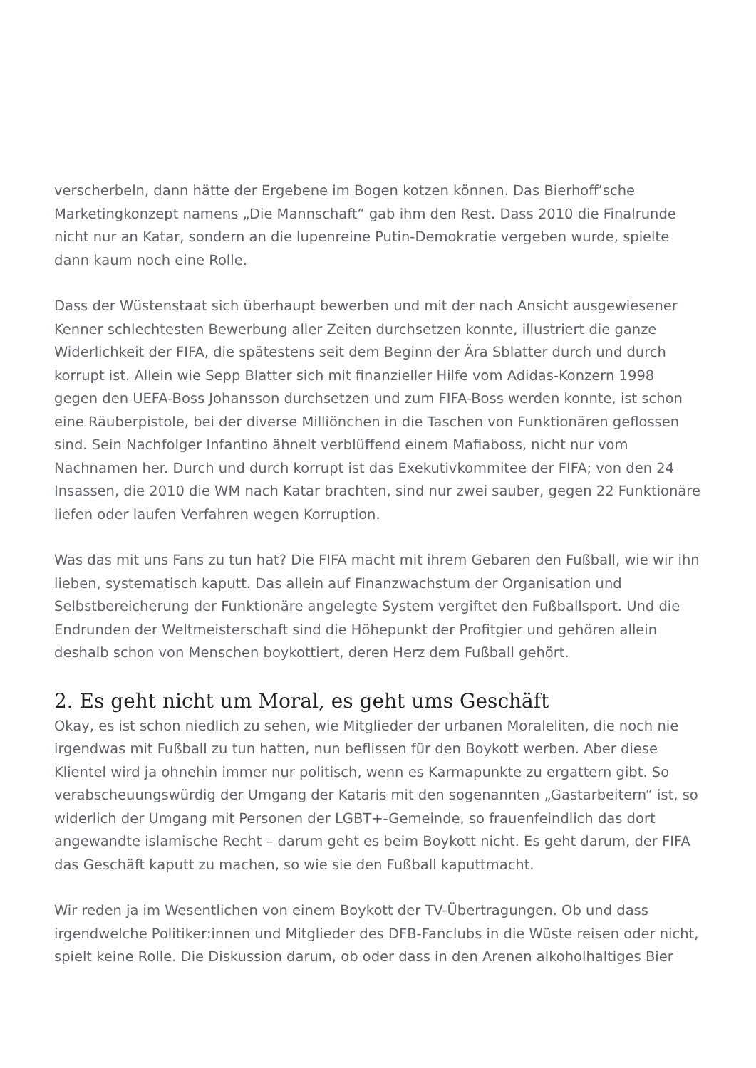verscherbeln, dann hätte der Ergebene im Bogen kotzen können. Das Bierhoff’sche Marketingkonzept namens „Die Mannschaft“ gab ihm den Rest. Dass 2010 die Finalrunde nicht nur an Katar, sondern an die lupenreine Putin-Demokratie vergeben wurde, spielte dann kaum noch eine Rolle.
Dass der Wüstenstaat sich überhaupt bewerben und mit der nach Ansicht ausgewiesener Kenner schlechtesten Bewerbung aller Zeiten durchsetzen konnte, illustriert die ganze Widerlichkeit der FIFA, die spätestens seit dem Beginn der Ära Sblatter durch und durch korrupt ist. Allein wie Sepp Blatter sich mit finanzieller Hilfe vom Adidas-Konzern 1998 gegen den UEFA-Boss Johansson durchsetzen und zum FIFA-Boss werden konnte, ist schon eine Räuberpistole, bei der diverse Milliönchen in die Taschen von Funktionären geflossen sind. Sein Nachfolger Infantino ähnelt verblüffend einem Mafiaboss, nicht nur vom Nachnamen her. Durch und durch korrupt ist das Exekutivkommitee der FIFA; von den 24 Insassen, die 2010 die WM nach Katar brachten, sind nur zwei sauber, gegen 22 Funktionäre liefen oder laufen Verfahren wegen Korruption.
Was das mit uns Fans zu tun hat? Die FIFA macht mit ihrem Gebaren den Fußball, wie wir ihn lieben, systematisch kaputt. Das allein auf Finanzwachstum der Organisation und Selbstbereicherung der Funktionäre angelegte System vergiftet den Fußballsport. Und die Endrunden der Weltmeisterschaft sind die Höhepunkt der Profitgier und gehören allein deshalb schon von Menschen boykottiert, deren Herz dem Fußball gehört.
2. Es geht nicht um Moral, es geht ums Geschäft
Okay, es ist schon niedlich zu sehen, wie Mitglieder der urbanen Moraleliten, die noch nie irgendwas mit Fußball zu tun hatten, nun beflissen für den Boykott werben. Aber diese Klientel wird ja ohnehin immer nur politisch, wenn es Karmapunkte zu ergattern gibt. So verabscheuungswürdig der Umgang der Kataris mit den sogenannten „Gastarbeitern“ ist, so widerlich der Umgang mit Personen der LGBT+-Gemeinde, so frauenfeindlich das dort angewandte islamische Recht – darum geht es beim Boykott nicht. Es geht darum, der FIFA das Geschäft kaputt zu machen, so wie sie den Fußball kaputtmacht.
Wir reden ja im Wesentlichen von einem Boykott der TV-Übertragungen. Ob und dass irgendwelche Politiker:innen und Mitglieder des DFB-Fanclubs in die Wüste reisen oder nicht, spielt keine Rolle. Die Diskussion darum, ob oder dass in den Arenen alkoholhaltiges Bier